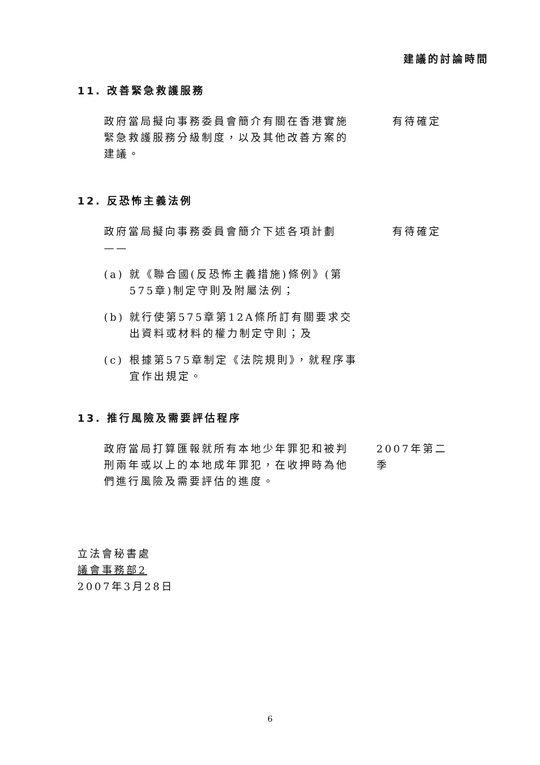建議的討論時間
11. 改善緊急救護服務
政府當局擬向事務委員會簡介有關在香港實施緊急救護服務分級制度，以及其他改善方案的建議。
有待確定
12. 反恐怖主義法例
政府當局擬向事務委員會簡介下述各項計劃 ——
有待確定
(a) 就《聯合國(反恐怖主義措施)條例》(第575章)制定守則及附屬法例；
(b) 就行使第575章第12A條所訂有關要求交出資料或材料的權力制定守則；及
(c) 根據第575章制定《法院規則》，就程序事宜作出規定。
13. 推行風險及需要評估程序
政府當局打算匯報就所有本地少年罪犯和被判刑兩年或以上的本地成年罪犯，在收押時為他們進行風險及需要評估的進度。
2007年第二季
立法會秘書處
議會事務部2
2007年3月28日
6